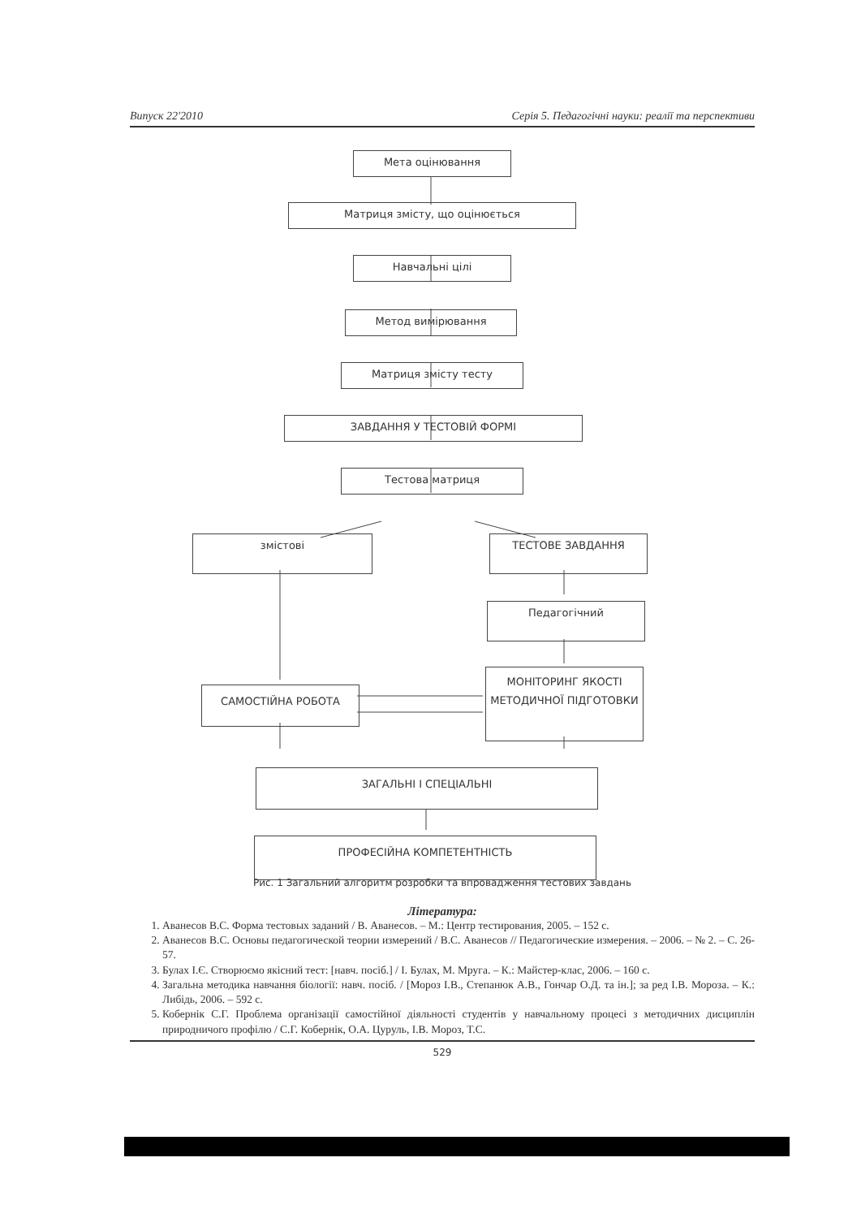Випуск 22'2010 Серія 5. Педагогічні науки: реалії та перспективи
Мета оцінювання
Матриця змісту, що оцінюється
Навчальні цілі
Метод вимірювання
Матриця змісту тесту
ЗАВДАННЯ У ТЕСТОВІЙ ФОРМІ
Тестова матриця
змістові ТЕСТОВЕ ЗАВДАННЯ
Педагогічний
САМОСТІЙНА РОБОТА
МОНІТОРИНГ ЯКОСТІ МЕТОДИЧНОЇ ПІДГОТОВКИ
ЗАГАЛЬНІ І СПЕЦІАЛЬНІ
ПРОФЕСІЙНА КОМПЕТЕНТНІСТЬ
Рис. 1 Загальний алгоритм розробки та впровадження тестових завдань
Література:
1. Аванесов В.С. Форма тестовых заданий / В. Аванесов. – М.: Центр тестирования, 2005. – 152 с.
2. Аванесов В.С. Основы педагогической теории измерений / В.С. Аванесов // Педагогические измерения. – 2006. – № 2. – С. 26-57.
3. Булах І.Є. Створюємо якісний тест: [навч. посіб.] / І. Булах, М. Мруга. – К.: Майстер-клас, 2006. – 160 с.
4. Загальна методика навчання біології: навч. посіб. / [Мороз І.В., Степанюк А.В., Гончар О.Д. та ін.]; за ред І.В. Мороза. – К.: Либідь, 2006. – 592 с.
5. Кобернік С.Г. Проблема організації самостійної діяльності студентів у навчальному процесі з методичних дисциплін природничого профілю / С.Г. Кобернік, О.А. Цуруль, І.В. Мороз, Т.С.
529